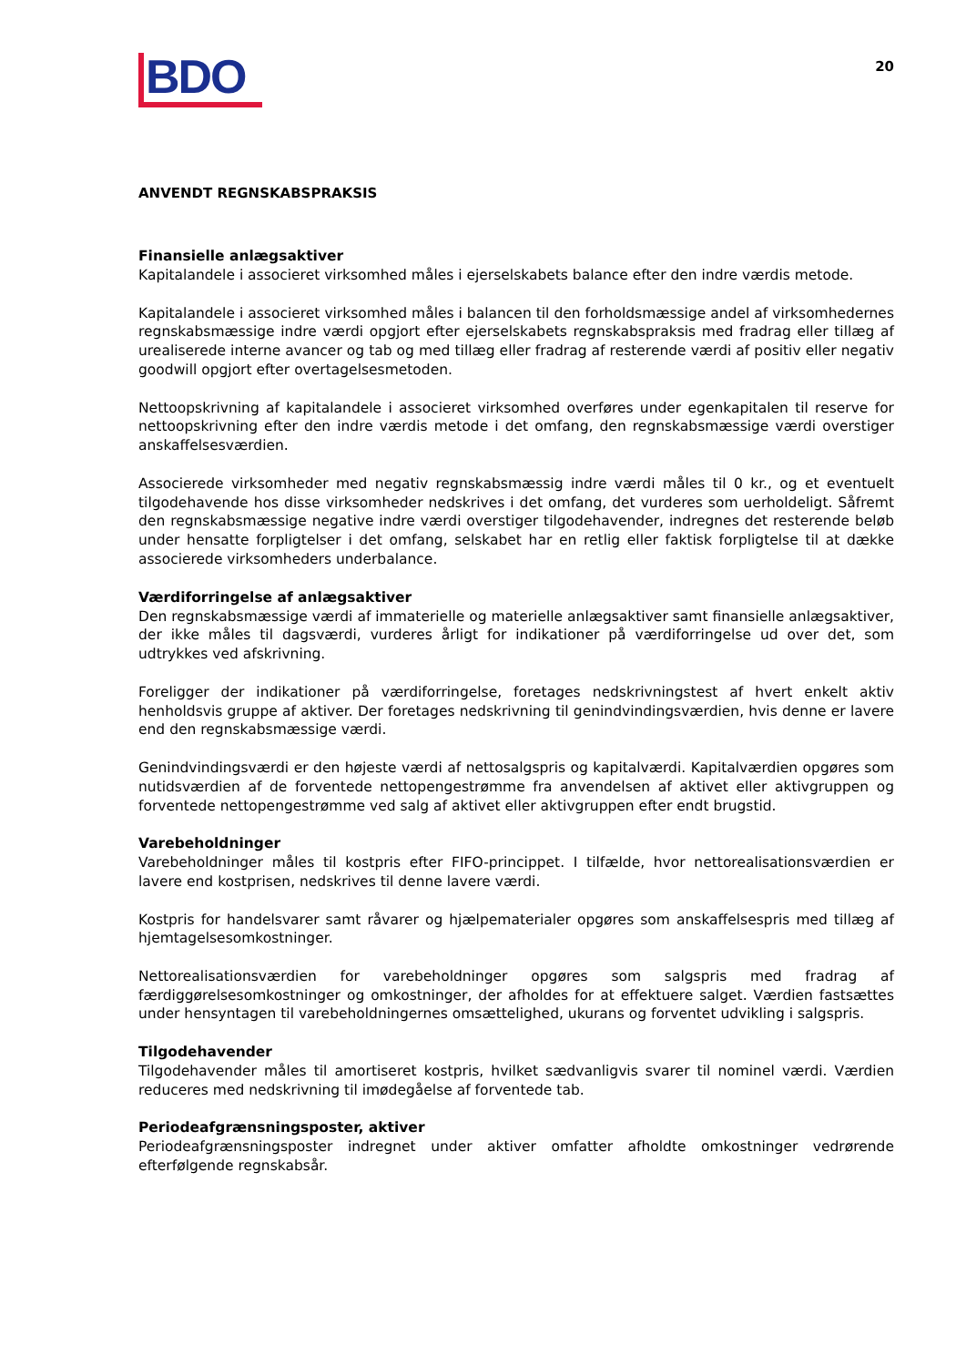BDO
20
ANVENDT REGNSKABSPRAKSIS
Finansielle anlægsaktiver
Kapitalandele i associeret virksomhed måles i ejerselskabets balance efter den indre værdis metode.
Kapitalandele i associeret virksomhed måles i balancen til den forholdsmæssige andel af virksomhedernes regnskabsmæssige indre værdi opgjort efter ejerselskabets regnskabspraksis med fradrag eller tillæg af urealiserede interne avancer og tab og med tillæg eller fradrag af resterende værdi af positiv eller negativ goodwill opgjort efter overtagelsesmetoden.
Nettoopskrivning af kapitalandele i associeret virksomhed overføres under egenkapitalen til reserve for nettoopskrivning efter den indre værdis metode i det omfang, den regnskabsmæssige værdi overstiger anskaffelsesværdien.
Associerede virksomheder med negativ regnskabsmæssig indre værdi måles til 0 kr., og et eventuelt tilgodehavende hos disse virksomheder nedskrives i det omfang, det vurderes som uerholdeligt. Såfremt den regnskabsmæssige negative indre værdi overstiger tilgodehavender, indregnes det resterende beløb under hensatte forpligtelser i det omfang, selskabet har en retlig eller faktisk forpligtelse til at dække associerede virksomheders underbalance.
Værdiforringelse af anlægsaktiver
Den regnskabsmæssige værdi af immaterielle og materielle anlægsaktiver samt finansielle anlægsaktiver, der ikke måles til dagsværdi, vurderes årligt for indikationer på værdiforringelse ud over det, som udtrykkes ved afskrivning.
Foreligger der indikationer på værdiforringelse, foretages nedskrivningstest af hvert enkelt aktiv henholdsvis gruppe af aktiver. Der foretages nedskrivning til genindvindingsværdien, hvis denne er lavere end den regnskabsmæssige værdi.
Genindvindingsværdi er den højeste værdi af nettosalgspris og kapitalværdi. Kapitalværdien opgøres som nutidsværdien af de forventede nettopengestrømme fra anvendelsen af aktivet eller aktivgruppen og forventede nettopengestrømme ved salg af aktivet eller aktivgruppen efter endt brugstid.
Varebeholdninger
Varebeholdninger måles til kostpris efter FIFO-princippet. I tilfælde, hvor nettorealisationsværdien er lavere end kostprisen, nedskrives til denne lavere værdi.
Kostpris for handelsvarer samt råvarer og hjælpematerialer opgøres som anskaffelsespris med tillæg af hjemtagelsesomkostninger.
Nettorealisationsværdien for varebeholdninger opgøres som salgspris med fradrag af færdiggørelsesomkostninger og omkostninger, der afholdes for at effektuere salget. Værdien fastsættes under hensyntagen til varebeholdningernes omsættelighed, ukurans og forventet udvikling i salgspris.
Tilgodehavender
Tilgodehavender måles til amortiseret kostpris, hvilket sædvanligvis svarer til nominel værdi. Værdien reduceres med nedskrivning til imødegåelse af forventede tab.
Periodeafgrænsningsposter, aktiver
Periodeafgrænsningsposter indregnet under aktiver omfatter afholdte omkostninger vedrørende efterfølgende regnskabsår.